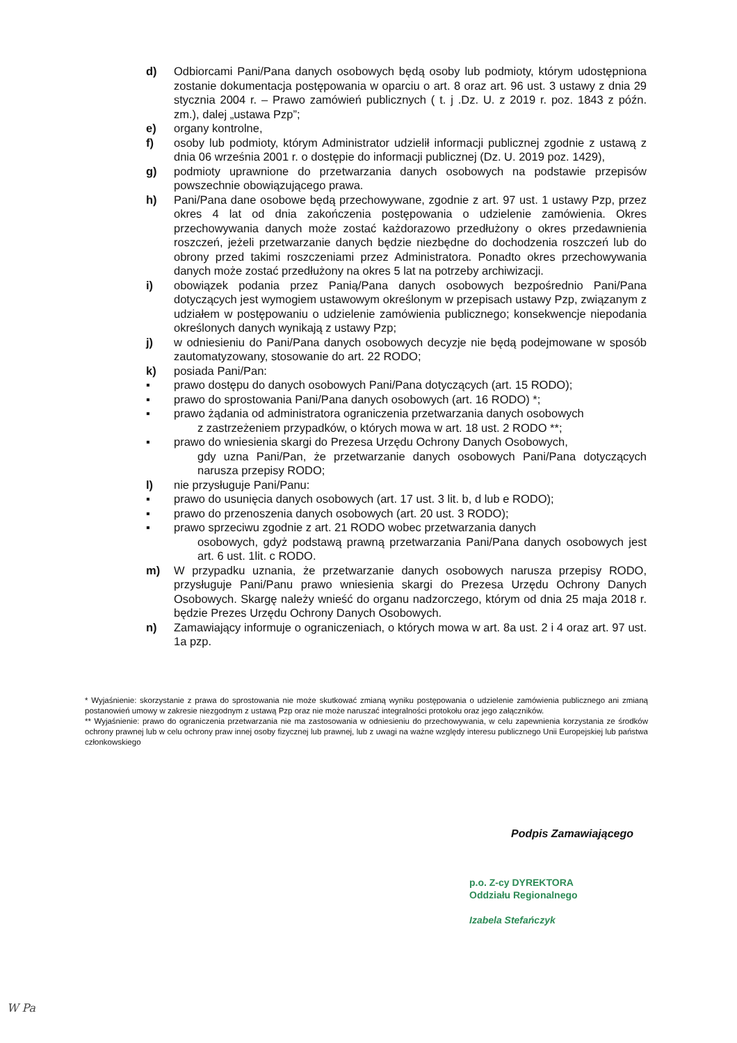d) Odbiorcami Pani/Pana danych osobowych będą osoby lub podmioty, którym udostępniona zostanie dokumentacja postępowania w oparciu o art. 8 oraz art. 96 ust. 3 ustawy z dnia 29 stycznia 2004 r. – Prawo zamówień publicznych ( t. j .Dz. U. z 2019 r. poz. 1843 z późn. zm.), dalej „ustawa Pzp”;
e) organy kontrolne,
f) osoby lub podmioty, którym Administrator udzielił informacji publicznej zgodnie z ustawą z dnia 06 września 2001 r. o dostępie do informacji publicznej (Dz. U. 2019 poz. 1429),
g) podmioty uprawnione do przetwarzania danych osobowych na podstawie przepisów powszechnie obowiązującego prawa.
h) Pani/Pana dane osobowe będą przechowywane, zgodnie z art. 97 ust. 1 ustawy Pzp, przez okres 4 lat od dnia zakończenia postępowania o udzielenie zamówienia. Okres przechowywania danych może zostać każdorazowo przedłużony o okres przedawnienia roszczeń, jeżeli przetwarzanie danych będzie niezbędne do dochodzenia roszczeń lub do obrony przed takimi roszczeniami przez Administratora. Ponadto okres przechowywania danych może zostać przedłużony na okres 5 lat na potrzeby archiwizacji.
i) obowiązek podania przez Panią/Pana danych osobowych bezpośrednio Pani/Pana dotyczących jest wymogiem ustawowym określonym w przepisach ustawy Pzp, związanym z udziałem w postępowaniu o udzielenie zamówienia publicznego; konsekwencje niepodania określonych danych wynikają z ustawy Pzp;
j) w odniesieniu do Pani/Pana danych osobowych decyzje nie będą podejmowane w sposób zautomatyzowany, stosowanie do art. 22 RODO;
k) posiada Pani/Pan:
▪ prawo dostępu do danych osobowych Pani/Pana dotyczących (art. 15 RODO);
▪ prawo do sprostowania Pani/Pana danych osobowych (art. 16 RODO) *;
▪ prawo żądania od administratora ograniczenia przetwarzania danych osobowych
z zastrzeżeniem przypadków, o których mowa w art. 18 ust. 2 RODO **;
▪ prawo do wniesienia skargi do Prezesa Urzędu Ochrony Danych Osobowych,
gdy uzna Pani/Pan, że przetwarzanie danych osobowych Pani/Pana dotyczących narusza przepisy RODO;
l) nie przysługuje Pani/Panu:
▪ prawo do usunięcia danych osobowych (art. 17 ust. 3 lit. b, d lub e RODO);
▪ prawo do przenoszenia danych osobowych (art. 20 ust. 3 RODO);
▪ prawo sprzeciwu zgodnie z art. 21 RODO wobec przetwarzania danych
osobowych, gdyż podstawą prawną przetwarzania Pani/Pana danych osobowych jest art. 6 ust. 1lit. c RODO.
m) W przypadku uznania, że przetwarzanie danych osobowych narusza przepisy RODO, przysługuje Pani/Panu prawo wniesienia skargi do Prezesa Urzędu Ochrony Danych Osobowych. Skargę należy wnieść do organu nadzorczego, którym od dnia 25 maja 2018 r. będzie Prezes Urzędu Ochrony Danych Osobowych.
n) Zamawiający informuje o ograniczeniach, o których mowa w art. 8a ust. 2 i 4 oraz art. 97 ust. 1a pzp.
* Wyjaśnienie: skorzystanie z prawa do sprostowania nie może skutkować zmianą wyniku postępowania o udzielenie zamówienia publicznego ani zmianą postanowień umowy w zakresie niezgodnym z ustawą Pzp oraz nie może naruszać integralności protokołu oraz jego załączników.
** Wyjaśnienie: prawo do ograniczenia przetwarzania nie ma zastosowania w odniesieniu do przechowywania, w celu zapewnienia korzystania ze środków ochrony prawnej lub w celu ochrony praw innej osoby fizycznej lub prawnej, lub z uwagi na ważne względy interesu publicznego Unii Europejskiej lub państwa członkowskiego
Podpis Zamawiającego
p.o. Z-cy DYREKTORA
Oddziału Regionalnego
Izabela Stefańczyk
W Pa